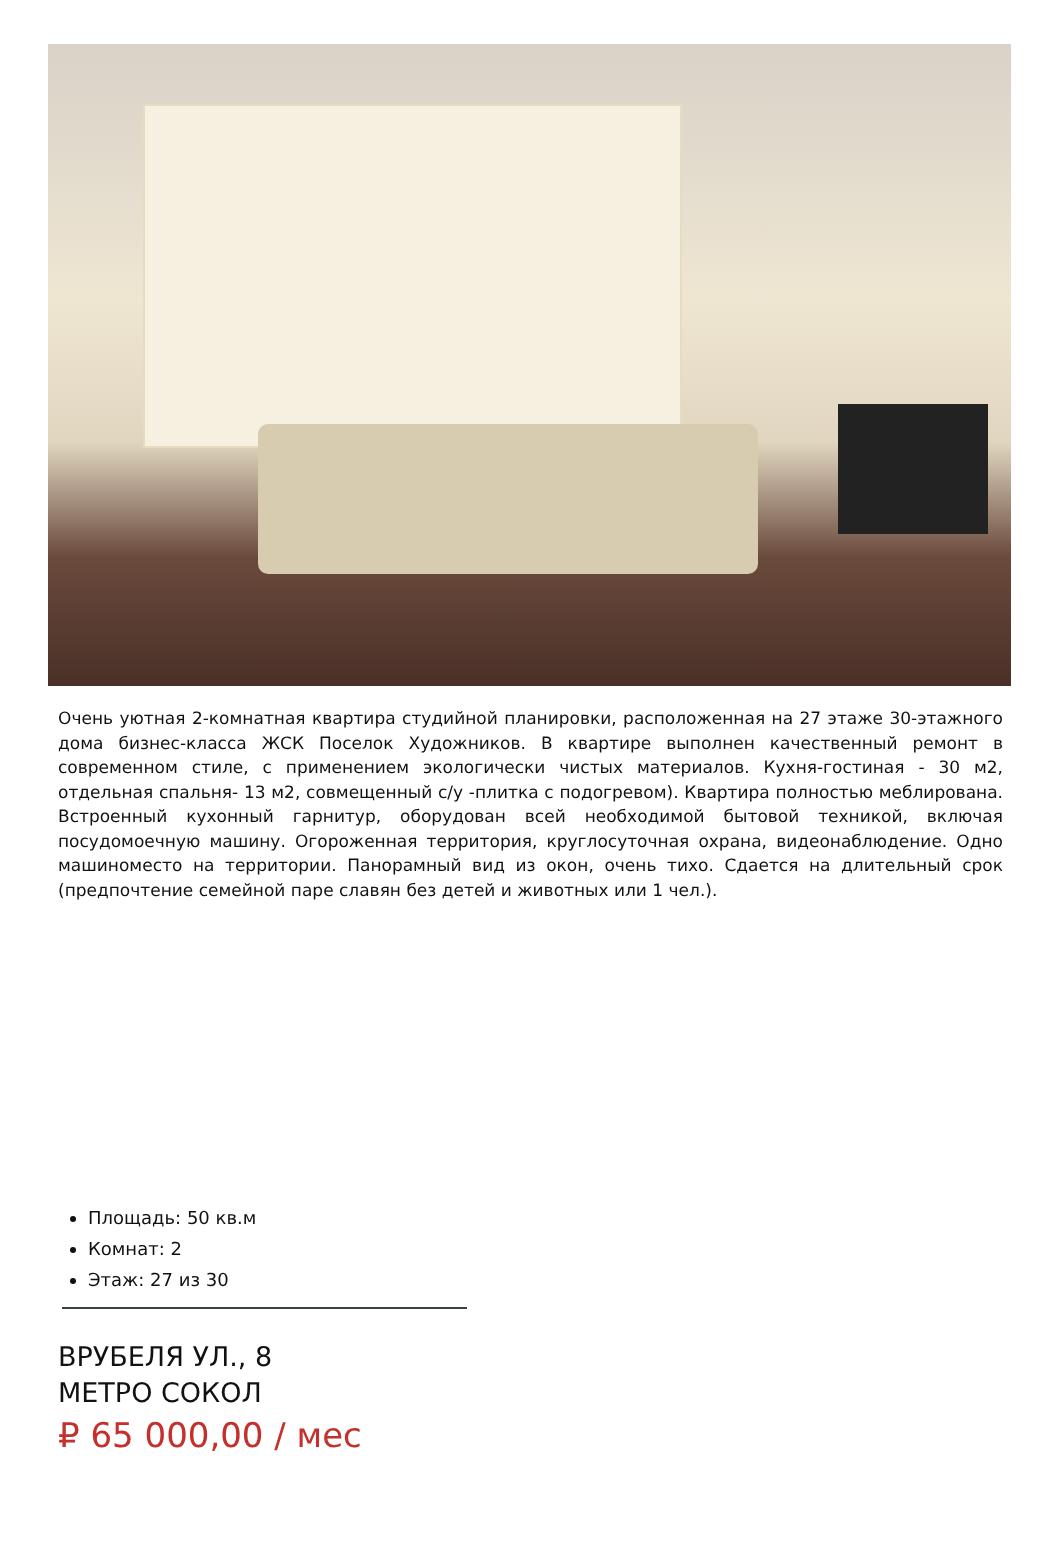Очень уютная 2-комнатная квартира студийной планировки, расположенная на 27 этаже 30-этажного дома бизнес-класса ЖСК Поселок Художников. В квартире выполнен качественный ремонт в современном стиле, с применением экологически чистых материалов. Кухня-гостиная - 30 м2, отдельная спальня- 13 м2, совмещенный с/у -плитка с подогревом). Квартира полностью меблирована. Встроенный кухонный гарнитур, оборудован всей необходимой бытовой техникой, включая посудомоечную машину. Огороженная территория, круглосуточная охрана, видеонаблюдение. Одно машиноместо на территории. Панорамный вид из окон, очень тихо. Сдается на длительный срок (предпочтение семейной паре славян без детей и животных или 1 чел.).
Площадь: 50 кв.м
Комнат: 2
Этаж: 27 из 30
ВРУБЕЛЯ УЛ., 8
МЕТРО СОКОЛ
₽ 65 000,00 / мес